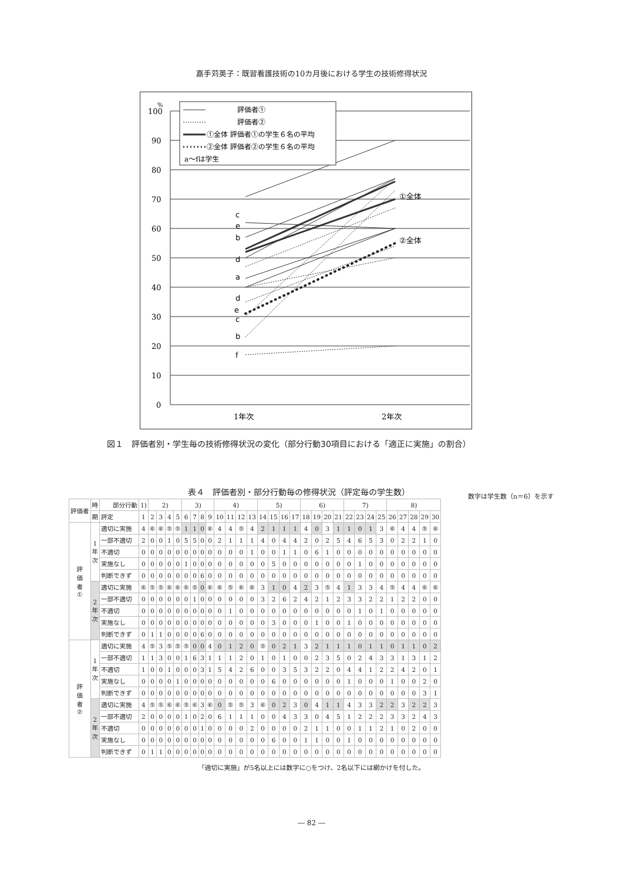嘉手苅英子：既習看護技術の10カ月後における学生の技術修得状況
100
%
90
80
70
60
50
40
30
20
10
0
1年次
2年次
c
e
b
d
a
d
e
c
b
f
①全体
②全体
評価者①
評価者②
①全体 評価者①の学生６名の平均
②全体 評価者②の学生６名の平均
a〜fは学生
図１　評価者別・学生毎の技術修得状況の変化（部分行動30項目における「適正に実施」の割合）
表４　評価者別・部分行動毎の修得状況（評定毎の学生数） 数字は学生数（n＝6）を示す
| 評価者 | 時 | 部分行動 | 1) | 2) | | | | 3) | | | | 4) | | | | 5) | | | | 6) | | | | 7) | | | | 8) | | | | |
| --- | --- | --- | --- | --- | --- | --- | --- | --- | --- | --- | --- | --- | --- | --- | --- | --- | --- | --- | --- | --- | --- | --- | --- | --- | --- | --- | --- | --- | --- | --- | --- | --- |
| | 期 | 評定 | 1 | 2 | 3 | 4 | 5 | 6 | 7 | 8 | 9 | 10 | 11 | 12 | 13 | 14 | 15 | 16 | 17 | 18 | 19 | 20 | 21 | 22 | 23 | 24 | 25 | 26 | 27 | 28 | 29 | 30 |
| 評 価 者 ① | 1 年 次 | 適切に実施 | 4 | ⑥ | ⑥ | ⑤ | ⑤ | 1 | 1 | 0 | ⑥ | 4 | 4 | ⑤ | 4 | 2 | 1 | 1 | 1 | 4 | 0 | 3 | 1 | 1 | 0 | 1 | 3 | ⑥ | 4 | 4 | ⑤ | ⑥ |
| | | 一部不適切 | 2 | 0 | 0 | 1 | 0 | 5 | 5 | 0 | 0 | 2 | 1 | 1 | 1 | 4 | 0 | 4 | 4 | 2 | 0 | 2 | 5 | 4 | 6 | 5 | 3 | 0 | 2 | 2 | 1 | 0 |
| | | 不適切 | 0 | 0 | 0 | 0 | 0 | 0 | 0 | 0 | 0 | 0 | 0 | 0 | 1 | 0 | 0 | 1 | 1 | 0 | 6 | 1 | 0 | 0 | 0 | 0 | 0 | 0 | 0 | 0 | 0 | 0 |
| | | 実施なし | 0 | 0 | 0 | 0 | 0 | 1 | 0 | 0 | 0 | 0 | 0 | 0 | 0 | 0 | 5 | 0 | 0 | 0 | 0 | 0 | 0 | 0 | 1 | 0 | 0 | 0 | 0 | 0 | 0 | 0 |
| | | 判断できず | 0 | 0 | 0 | 0 | 0 | 0 | 0 | 6 | 0 | 0 | 0 | 0 | 0 | 0 | 0 | 0 | 0 | 0 | 0 | 0 | 0 | 0 | 0 | 0 | 0 | 0 | 0 | 0 | 0 | 0 |
| | 2 年 次 | 適切に実施 | ⑥ | ⑤ | ⑤ | ⑥ | ⑥ | ⑥ | ⑤ | 0 | ⑥ | ⑥ | ⑤ | ⑥ | ⑥ | 3 | 1 | 0 | 4 | 2 | 3 | ⑤ | 4 | 1 | 3 | 3 | 4 | ⑤ | 4 | 4 | ⑥ | ⑥ |
| | | 一部不適切 | 0 | 0 | 0 | 0 | 0 | 0 | 1 | 0 | 0 | 0 | 0 | 0 | 0 | 3 | 2 | 6 | 2 | 4 | 2 | 1 | 2 | 3 | 3 | 2 | 2 | 1 | 2 | 2 | 0 | 0 |
| | | 不適切 | 0 | 0 | 0 | 0 | 0 | 0 | 0 | 0 | 0 | 0 | 1 | 0 | 0 | 0 | 0 | 0 | 0 | 0 | 0 | 0 | 0 | 0 | 1 | 0 | 1 | 0 | 0 | 0 | 0 | 0 |
| | | 実施なし | 0 | 0 | 0 | 0 | 0 | 0 | 0 | 0 | 0 | 0 | 0 | 0 | 0 | 0 | 3 | 0 | 0 | 0 | 1 | 0 | 0 | 1 | 0 | 0 | 0 | 0 | 0 | 0 | 0 | 0 |
| | | 判断できず | 0 | 1 | 1 | 0 | 0 | 0 | 0 | 6 | 0 | 0 | 0 | 0 | 0 | 0 | 0 | 0 | 0 | 0 | 0 | 0 | 0 | 0 | 0 | 0 | 0 | 0 | 0 | 0 | 0 | 0 |
| 評 価 者 ② | 1 年 次 | 適切に実施 | 4 | ⑤ | 3 | ⑤ | ⑤ | ⑤ | 0 | 0 | 4 | 0 | 1 | 2 | 0 | ⑤ | 0 | 2 | 1 | 3 | 2 | 1 | 1 | 1 | 0 | 1 | 1 | 0 | 1 | 1 | 0 | 2 |
| | | 一部不適切 | 1 | 1 | 3 | 0 | 0 | 1 | 6 | 3 | 1 | 1 | 1 | 2 | 0 | 1 | 0 | 1 | 0 | 0 | 2 | 3 | 5 | 0 | 2 | 4 | 3 | 3 | 1 | 3 | 1 | 2 |
| | | 不適切 | 1 | 0 | 0 | 1 | 0 | 0 | 0 | 3 | 1 | 5 | 4 | 2 | 6 | 0 | 0 | 3 | 5 | 3 | 2 | 2 | 0 | 4 | 4 | 1 | 2 | 2 | 4 | 2 | 0 | 1 |
| | | 実施なし | 0 | 0 | 0 | 0 | 1 | 0 | 0 | 0 | 0 | 0 | 0 | 0 | 0 | 0 | 6 | 0 | 0 | 0 | 0 | 0 | 0 | 1 | 0 | 0 | 0 | 1 | 0 | 0 | 2 | 0 |
| | | 判断できず | 0 | 0 | 0 | 0 | 0 | 0 | 0 | 0 | 0 | 0 | 0 | 0 | 0 | 0 | 0 | 0 | 0 | 0 | 0 | 0 | 0 | 0 | 0 | 0 | 0 | 0 | 0 | 0 | 3 | 1 |
| | 2 年 次 | 適切に実施 | 4 | ⑤ | ⑤ | ⑥ | ⑥ | ⑤ | ⑥ | 3 | ⑥ | 0 | ⑤ | ⑤ | 3 | ⑥ | 0 | 2 | 3 | 0 | 4 | 1 | 1 | 4 | 3 | 3 | 2 | 2 | 3 | 2 | 2 | 3 |
| | | 一部不適切 | 2 | 0 | 0 | 0 | 0 | 1 | 0 | 2 | 0 | 6 | 1 | 1 | 1 | 0 | 0 | 4 | 3 | 3 | 0 | 4 | 5 | 1 | 2 | 2 | 2 | 3 | 3 | 2 | 4 | 3 |
| | | 不適切 | 0 | 0 | 0 | 0 | 0 | 0 | 0 | 1 | 0 | 0 | 0 | 0 | 2 | 0 | 0 | 0 | 0 | 2 | 1 | 1 | 0 | 0 | 1 | 1 | 2 | 1 | 0 | 2 | 0 | 0 |
| | | 実施なし | 0 | 0 | 0 | 0 | 0 | 0 | 0 | 0 | 0 | 0 | 0 | 0 | 0 | 0 | 6 | 0 | 0 | 1 | 1 | 0 | 0 | 1 | 0 | 0 | 0 | 0 | 0 | 0 | 0 | 0 |
| | | 判断できず | 0 | 1 | 1 | 0 | 0 | 0 | 0 | 0 | 0 | 0 | 0 | 0 | 0 | 0 | 0 | 0 | 0 | 0 | 0 | 0 | 0 | 0 | 0 | 0 | 0 | 0 | 0 | 0 | 0 | 0 |
「適切に実施」が5名以上には数字に○をつけ、2名以下には網かけを付した。
― 82 ―